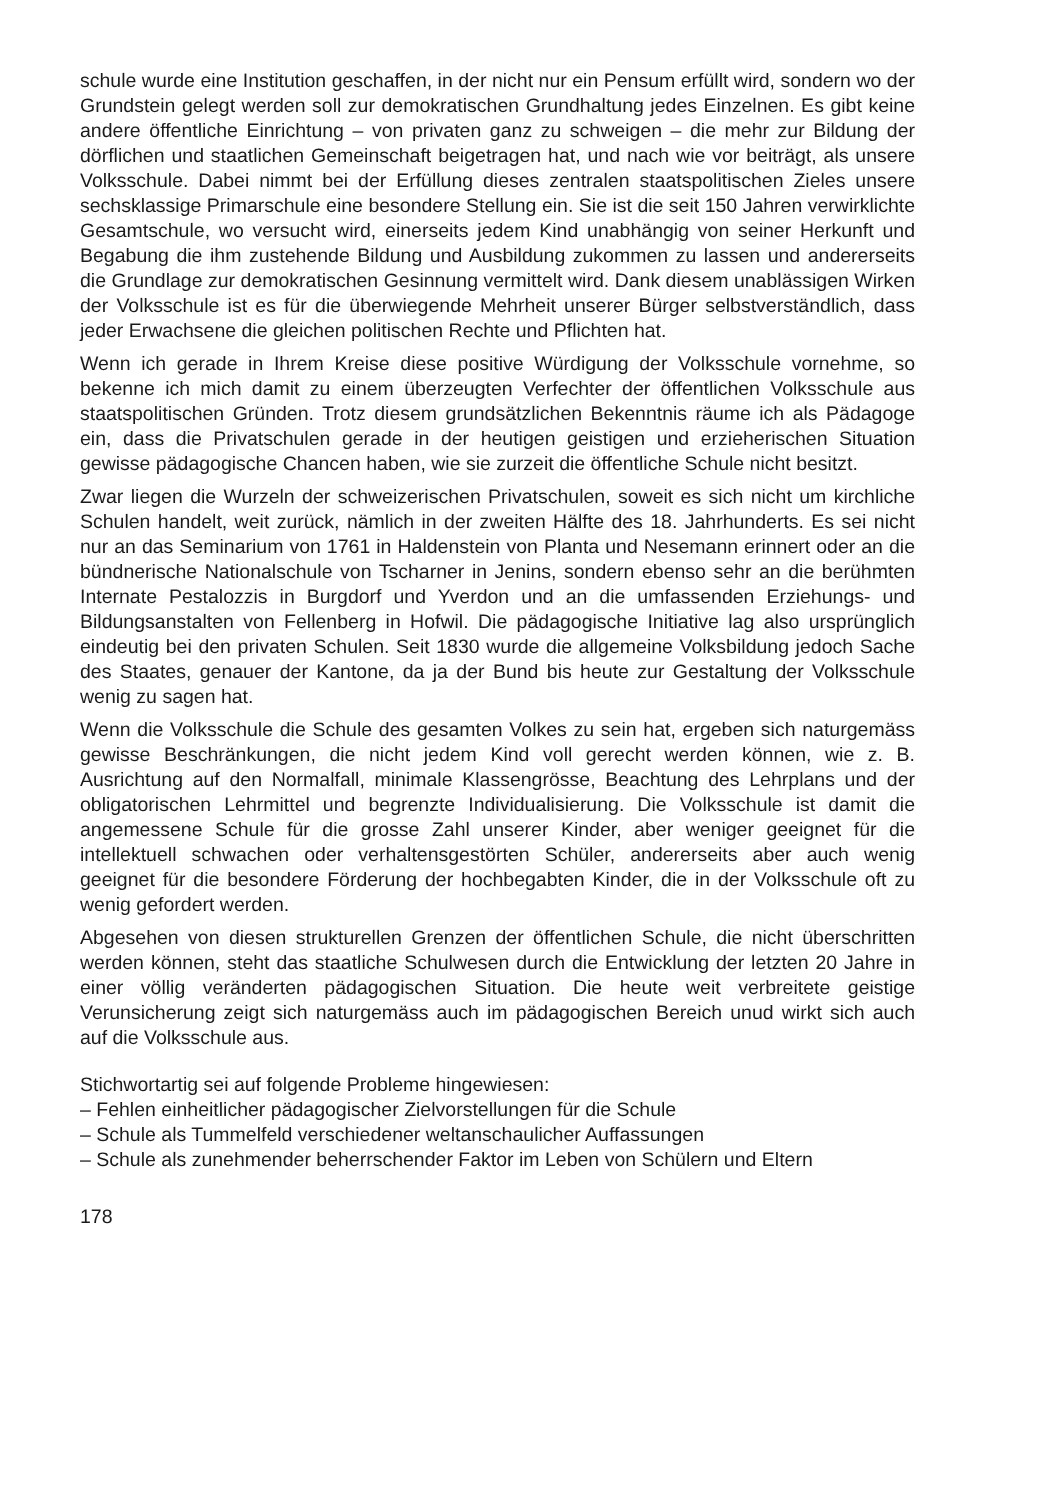schule wurde eine Institution geschaffen, in der nicht nur ein Pensum erfüllt wird, sondern wo der Grundstein gelegt werden soll zur demokratischen Grundhaltung jedes Einzelnen. Es gibt keine andere öffentliche Einrichtung – von privaten ganz zu schweigen – die mehr zur Bildung der dörflichen und staatlichen Gemeinschaft beigetragen hat, und nach wie vor beiträgt, als unsere Volksschule. Dabei nimmt bei der Erfüllung dieses zentralen staatspolitischen Zieles unsere sechsklassige Primarschule eine besondere Stellung ein. Sie ist die seit 150 Jahren verwirklichte Gesamtschule, wo versucht wird, einerseits jedem Kind unabhängig von seiner Herkunft und Begabung die ihm zustehende Bildung und Ausbildung zukommen zu lassen und andererseits die Grundlage zur demokratischen Gesinnung vermittelt wird. Dank diesem unablässigen Wirken der Volksschule ist es für die überwiegende Mehrheit unserer Bürger selbstverständlich, dass jeder Erwachsene die gleichen politischen Rechte und Pflichten hat.
Wenn ich gerade in Ihrem Kreise diese positive Würdigung der Volksschule vornehme, so bekenne ich mich damit zu einem überzeugten Verfechter der öffentlichen Volksschule aus staatspolitischen Gründen. Trotz diesem grundsätzlichen Bekenntnis räume ich als Pädagoge ein, dass die Privatschulen gerade in der heutigen geistigen und erzieherischen Situation gewisse pädagogische Chancen haben, wie sie zurzeit die öffentliche Schule nicht besitzt.
Zwar liegen die Wurzeln der schweizerischen Privatschulen, soweit es sich nicht um kirchliche Schulen handelt, weit zurück, nämlich in der zweiten Hälfte des 18. Jahrhunderts. Es sei nicht nur an das Seminarium von 1761 in Haldenstein von Planta und Nesemann erinnert oder an die bündnerische Nationalschule von Tscharner in Jenins, sondern ebenso sehr an die berühmten Internate Pestalozzis in Burgdorf und Yverdon und an die umfassenden Erziehungs- und Bildungsanstalten von Fellenberg in Hofwil. Die pädagogische Initiative lag also ursprünglich eindeutig bei den privaten Schulen. Seit 1830 wurde die allgemeine Volksbildung jedoch Sache des Staates, genauer der Kantone, da ja der Bund bis heute zur Gestaltung der Volksschule wenig zu sagen hat.
Wenn die Volksschule die Schule des gesamten Volkes zu sein hat, ergeben sich naturgemäss gewisse Beschränkungen, die nicht jedem Kind voll gerecht werden können, wie z. B. Ausrichtung auf den Normalfall, minimale Klassengrösse, Beachtung des Lehrplans und der obligatorischen Lehrmittel und begrenzte Individualisierung. Die Volksschule ist damit die angemessene Schule für die grosse Zahl unserer Kinder, aber weniger geeignet für die intellektuell schwachen oder verhaltensgestörten Schüler, andererseits aber auch wenig geeignet für die besondere Förderung der hochbegabten Kinder, die in der Volksschule oft zu wenig gefordert werden.
Abgesehen von diesen strukturellen Grenzen der öffentlichen Schule, die nicht überschritten werden können, steht das staatliche Schulwesen durch die Entwicklung der letzten 20 Jahre in einer völlig veränderten pädagogischen Situation. Die heute weit verbreitete geistige Verunsicherung zeigt sich naturgemäss auch im pädagogischen Bereich unud wirkt sich auch auf die Volksschule aus.
Stichwortartig sei auf folgende Probleme hingewiesen:
– Fehlen einheitlicher pädagogischer Zielvorstellungen für die Schule
– Schule als Tummelfeld verschiedener weltanschaulicher Auffassungen
– Schule als zunehmender beherrschender Faktor im Leben von Schülern und Eltern
178